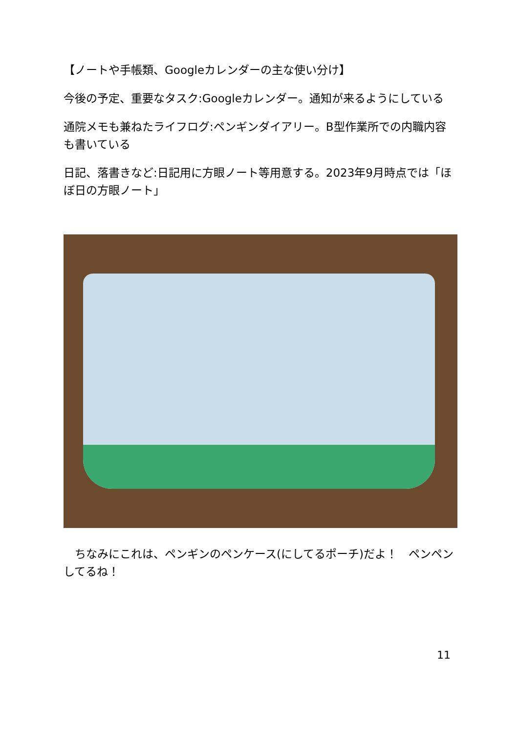【ノートや手帳類、Googleカレンダーの主な使い分け】
今後の予定、重要なタスク:Googleカレンダー。通知が来るようにしている
通院メモも兼ねたライフログ:ペンギンダイアリー。B型作業所での内職内容も書いている
日記、落書きなど:日記用に方眼ノート等用意する。2023年9月時点では「ほぼ日の方眼ノート」
　ちなみにこれは、ペンギンのペンケース(にしてるポーチ)だよ！　ペンペンしてるね！
11